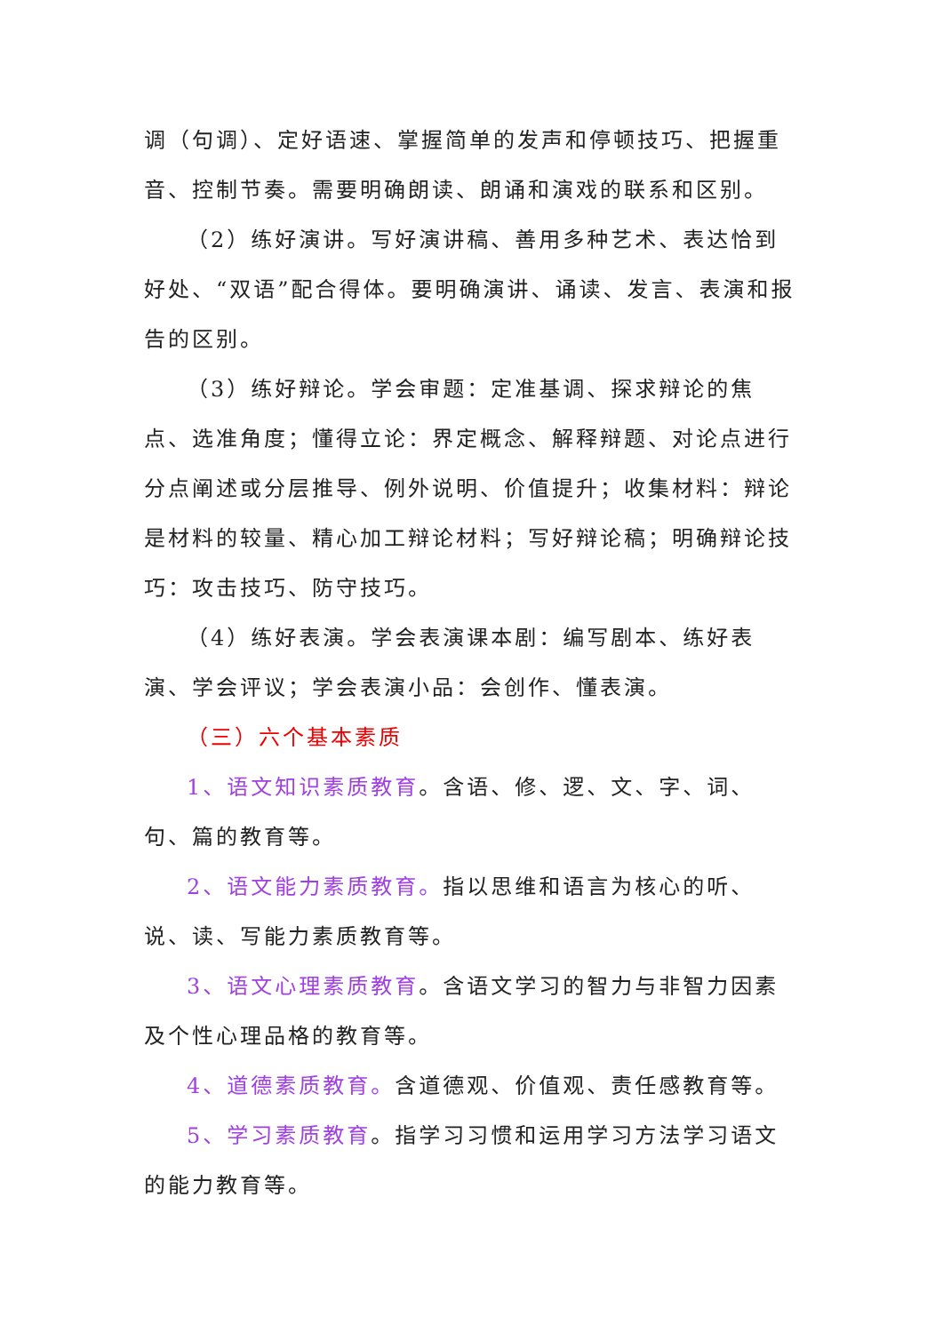调（句调）、定好语速、掌握简单的发声和停顿技巧、把握重音、控制节奏。需要明确朗读、朗诵和演戏的联系和区别。
（2）练好演讲。写好演讲稿、善用多种艺术、表达恰到好处、“双语”配合得体。要明确演讲、诵读、发言、表演和报告的区别。
（3）练好辩论。学会审题：定准基调、探求辩论的焦点、选准角度；懂得立论：界定概念、解释辩题、对论点进行分点阐述或分层推导、例外说明、价值提升；收集材料：辩论是材料的较量、精心加工辩论材料；写好辩论稿；明确辩论技巧：攻击技巧、防守技巧。
（4）练好表演。学会表演课本剧：编写剧本、练好表演、学会评议；学会表演小品：会创作、懂表演。
（三）六个基本素质
1、语文知识素质教育。含语、修、逻、文、字、词、句、篇的教育等。
2、语文能力素质教育。指以思维和语言为核心的听、说、读、写能力素质教育等。
3、语文心理素质教育。含语文学习的智力与非智力因素及个性心理品格的教育等。
4、道德素质教育。含道德观、价值观、责任感教育等。
5、学习素质教育。指学习习惯和运用学习方法学习语文的能力教育等。